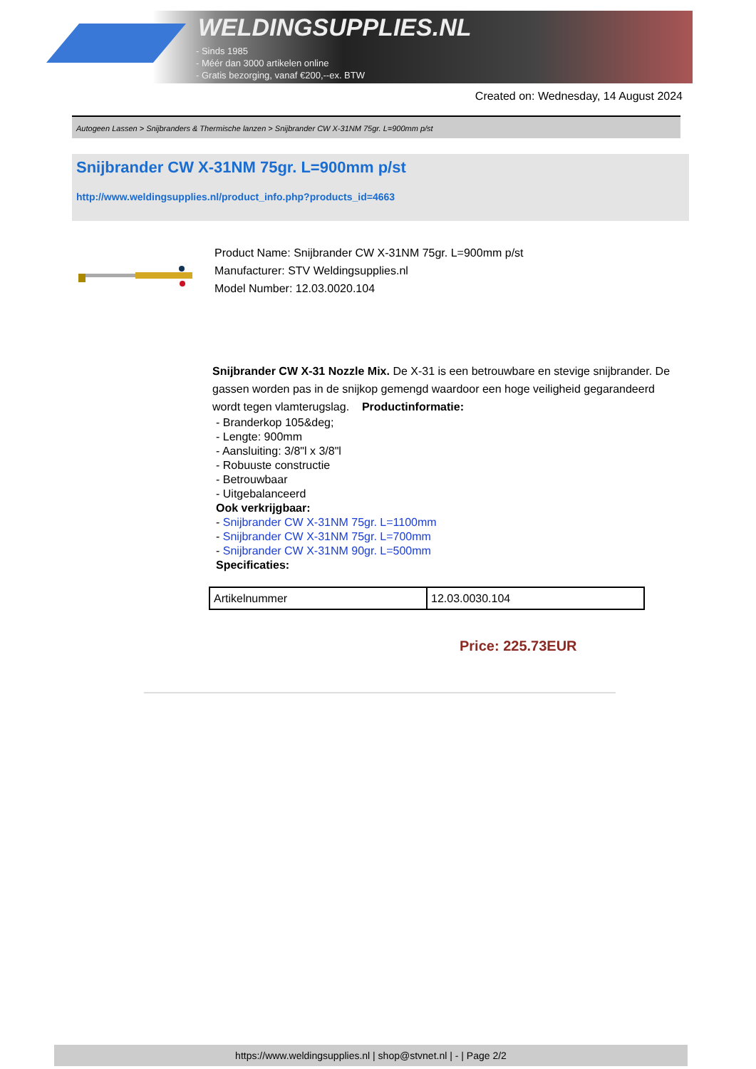WELDINGSUPPLIES.NL
- Sinds 1985
- Méér dan 3000 artikelen online
- Gratis bezorging, vanaf €200,--ex. BTW
Created on: Wednesday, 14 August 2024
Autogeen Lassen > Snijbranders & Thermische lanzen > Snijbrander CW X-31NM 75gr. L=900mm p/st
Snijbrander CW X-31NM 75gr. L=900mm p/st
http://www.weldingsupplies.nl/product_info.php?products_id=4663
Product Name: Snijbrander CW X-31NM 75gr. L=900mm p/st
Manufacturer: STV Weldingsupplies.nl
Model Number: 12.03.0020.104
Snijbrander CW X-31 Nozzle Mix. De X-31 is een betrouwbare en stevige snijbrander. De gassen worden pas in de snijkop gemengd waardoor een hoge veiligheid gegarandeerd wordt tegen vlamterugslag. Productinformatie:
- Branderkop 105&deg;
- Lengte: 900mm
- Aansluiting: 3/8"l x 3/8"l
- Robuuste constructie
- Betrouwbaar
- Uitgebalanceerd
Ook verkrijgbaar:
- Snijbrander CW X-31NM 75gr. L=1100mm
- Snijbrander CW X-31NM 75gr. L=700mm
- Snijbrander CW X-31NM 90gr. L=500mm
Specificaties:
| Artikelnummer | 12.03.0030.104 |
Price: 225.73EUR
https://www.weldingsupplies.nl | shop@stvnet.nl | - | Page 2/2